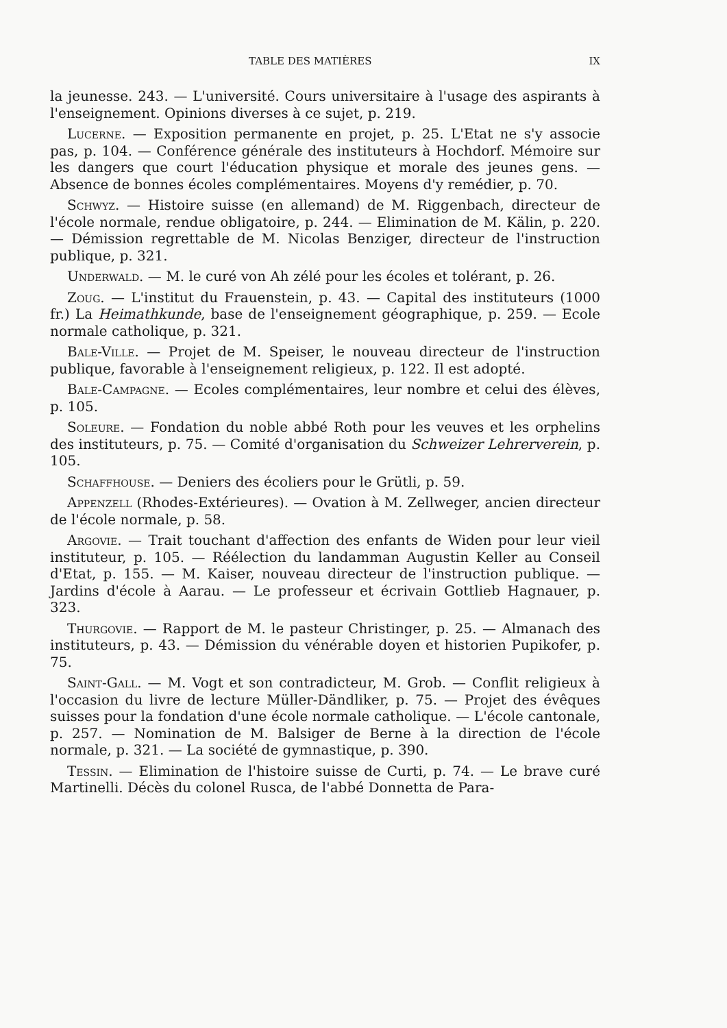TABLE DES MATIÈRES IX
la jeunesse. 243. — L'université. Cours universitaire à l'usage des aspirants à l'enseignement. Opinions diverses à ce sujet, p. 219.
Lucerne. — Exposition permanente en projet, p. 25. L'Etat ne s'y associe pas, p. 104. — Conférence générale des instituteurs à Hochdorf. Mémoire sur les dangers que court l'éducation physique et morale des jeunes gens. — Absence de bonnes écoles complémentaires. Moyens d'y remédier, p. 70.
Schwyz. — Histoire suisse (en allemand) de M. Riggenbach, directeur de l'école normale, rendue obligatoire, p. 244. — Elimination de M. Kälin, p. 220. — Démission regrettable de M. Nicolas Benziger, directeur de l'instruction publique, p. 321.
Underwald. — M. le curé von Ah zélé pour les écoles et tolérant, p. 26.
Zoug. — L'institut du Frauenstein, p. 43. — Capital des instituteurs (1000 fr.) La Heimathkunde, base de l'enseignement géographique, p. 259. — Ecole normale catholique, p. 321.
Bale-Ville. — Projet de M. Speiser, le nouveau directeur de l'instruction publique, favorable à l'enseignement religieux, p. 122. Il est adopté.
Bale-Campagne. — Ecoles complémentaires, leur nombre et celui des élèves, p. 105.
Soleure. — Fondation du noble abbé Roth pour les veuves et les orphelins des instituteurs, p. 75. — Comité d'organisation du Schweizer Lehrerverein, p. 105.
Schaffhouse. — Deniers des écoliers pour le Grütli, p. 59.
Appenzell (Rhodes-Extérieures). — Ovation à M. Zellweger, ancien directeur de l'école normale, p. 58.
Argovie. — Trait touchant d'affection des enfants de Widen pour leur vieil instituteur, p. 105. — Réélection du landamman Augustin Keller au Conseil d'Etat, p. 155. — M. Kaiser, nouveau directeur de l'instruction publique. — Jardins d'école à Aarau. — Le professeur et écrivain Gottlieb Hagnauer, p. 323.
Thurgovie. — Rapport de M. le pasteur Christinger, p. 25. — Almanach des instituteurs, p. 43. — Démission du vénérable doyen et historien Pupikofer, p. 75.
Saint-Gall. — M. Vogt et son contradicteur, M. Grob. — Conflit religieux à l'occasion du livre de lecture Müller-Dändliker, p. 75. — Projet des évêques suisses pour la fondation d'une école normale catholique. — L'école cantonale, p. 257. — Nomination de M. Balsiger de Berne à la direction de l'école normale, p. 321. — La société de gymnastique, p. 390.
Tessin. — Elimination de l'histoire suisse de Curti, p. 74. — Le brave curé Martinelli. Décès du colonel Rusca, de l'abbé Donnetta de Para-